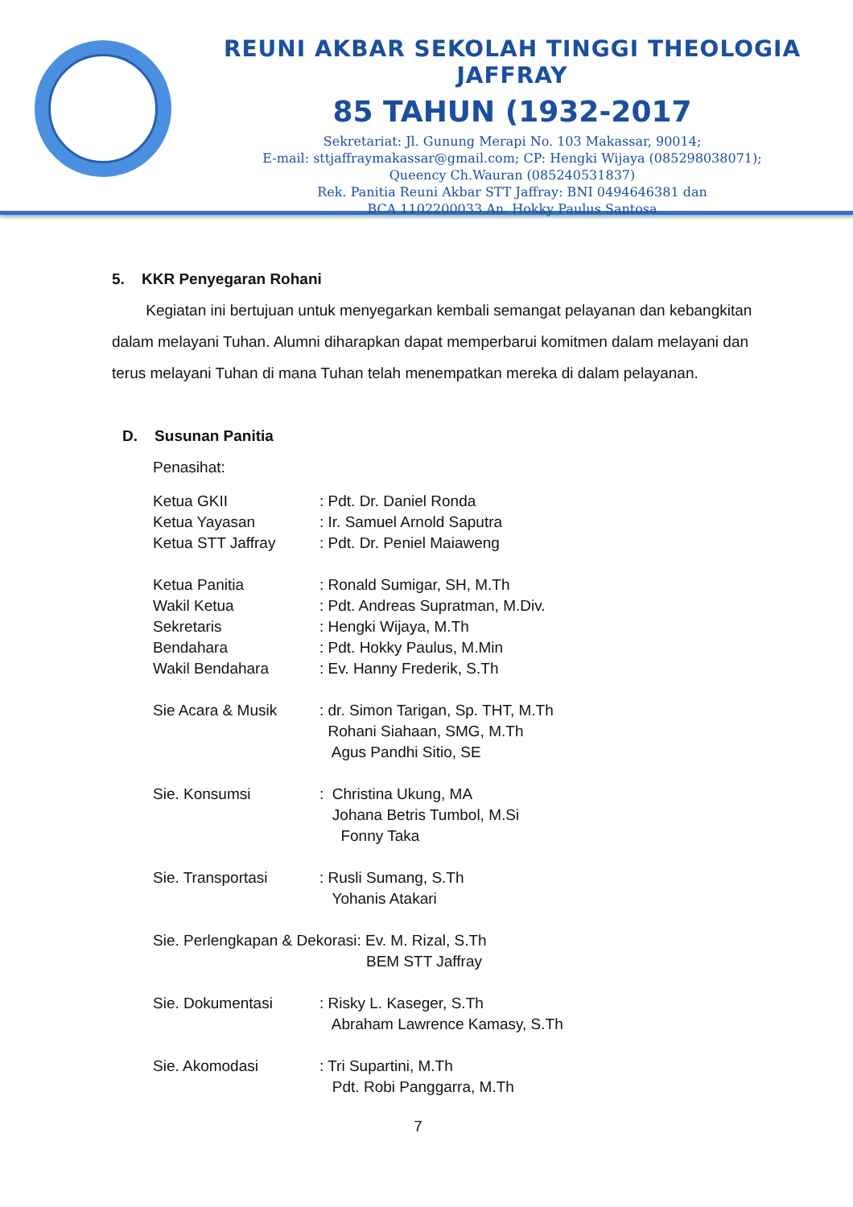REUNI AKBAR SEKOLAH TINGGI THEOLOGIA JAFFRAY
85 TAHUN (1932-2017
Sekretariat: Jl. Gunung Merapi No. 103 Makassar, 90014;
E-mail: sttjaffraymakassar@gmail.com; CP: Hengki Wijaya (085298038071);
Queency Ch.Wauran (085240531837)
Rek. Panitia Reuni Akbar STT Jaffray: BNI 0494646381 dan
BCA 1102200033 An. Hokky Paulus Santosa
5. KKR Penyegaran Rohani
Kegiatan ini bertujuan untuk menyegarkan kembali semangat pelayanan dan kebangkitan dalam melayani Tuhan. Alumni diharapkan dapat memperbarui komitmen dalam melayani dan terus melayani Tuhan di mana Tuhan telah menempatkan mereka di dalam pelayanan.
D. Susunan Panitia
Penasihat:
Ketua GKII: Pdt. Dr. Daniel Ronda
Ketua Yayasan: Ir. Samuel Arnold Saputra
Ketua STT Jaffray: Pdt. Dr. Peniel Maiaweng
Ketua Panitia: Ronald Sumigar, SH, M.Th
Wakil Ketua: Pdt. Andreas Supratman, M.Div.
Sekretaris: Hengki Wijaya, M.Th
Bendahara: Pdt. Hokky Paulus, M.Min
Wakil Bendahara: Ev. Hanny Frederik, S.Th
Sie Acara & Musik: dr. Simon Tarigan, Sp. THT, M.Th
Rohani Siahaan, SMG, M.Th
Agus Pandhi Sitio, SE
Sie. Konsumsi: Christina Ukung, MA
Johana Betris Tumbol, M.Si
Fonny Taka
Sie. Transportasi: Rusli Sumang, S.Th
Yohanis Atakari
Sie. Perlengkapan & Dekorasi: Ev. M. Rizal, S.Th
BEM STT Jaffray
Sie. Dokumentasi: Risky L. Kaseger, S.Th
Abraham Lawrence Kamasy, S.Th
Sie. Akomodasi: Tri Supartini, M.Th
Pdt. Robi Panggarra, M.Th
7